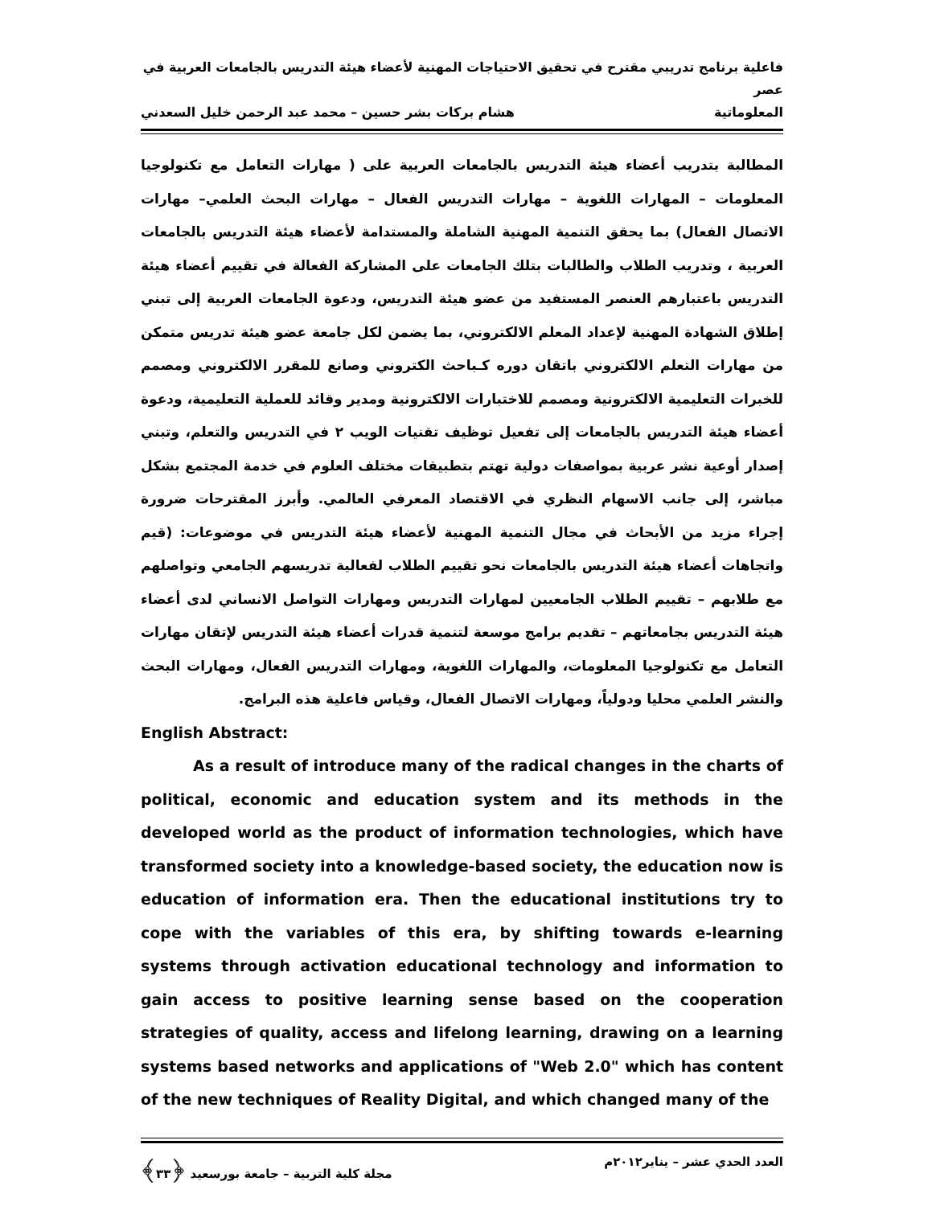فاعلية برنامج تدريبي مقترح في تحقيق الاحتياجات المهنية لأعضاء هيئة التدريس بالجامعات العربية في عصر
المعلوماتية هشام بركات بشر حسين – محمد عبد الرحمن خليل السعدني
المطالبة بتدريب أعضاء هيئة التدريس بالجامعات العربية على ( مهارات التعامل مع تكنولوجيا المعلومات – المهارات اللغوية – مهارات التدريس الفعال – مهارات البحث العلمي– مهارات الاتصال الفعال) بما يحقق التنمية المهنية الشاملة والمستدامة لأعضاء هيئة التدريس بالجامعات العربية ، وتدريب الطلاب والطالبات بتلك الجامعات على المشاركة الفعالة في تقييم أعضاء هيئة التدريس باعتبارهم العنصر المستفيد من عضو هيئة التدريس، ودعوة الجامعات العربية إلى تبني إطلاق الشهادة المهنية لإعداد المعلم الالكتروني، بما يضمن لكل جامعة عضو هيئة تدريس متمكن من مهارات التعلم الالكتروني باتقان دوره كـباحث الكتروني وصانع للمقرر الالكتروني ومصمم للخبرات التعليمية الالكترونية ومصمم للاختبارات الالكترونية ومدير وقائد للعملية التعليمية، ودعوة أعضاء هيئة التدريس بالجامعات إلى تفعيل توظيف تقنيات الويب ٢ في التدريس والتعلم، وتبني إصدار أوعية نشر عربية بمواصفات دولية تهتم بتطبيقات مختلف العلوم في خدمة المجتمع بشكل مباشر، إلى جانب الاسهام النظري في الاقتصاد المعرفي العالمي. وأبرز المقترحات ضرورة إجراء مزيد من الأبحاث في مجال التنمية المهنية لأعضاء هيئة التدريس في موضوعات: (قيم واتجاهات أعضاء هيئة التدريس بالجامعات نحو تقييم الطلاب لفعالية تدريسهم الجامعي وتواصلهم مع طلابهم – تقييم الطلاب الجامعيين لمهارات التدريس ومهارات التواصل الانساني لدى أعضاء هيئة التدريس بجامعاتهم – تقديم برامج موسعة لتنمية قدرات أعضاء هيئة التدريس لإتقان مهارات التعامل مع تكنولوجيا المعلومات، والمهارات اللغوية، ومهارات التدريس الفعال، ومهارات البحث والنشر العلمي محليا ودولياً، ومهارات الاتصال الفعال، وقياس فاعلية هذه البرامج.
English Abstract:
As a result of introduce many of the radical changes in the charts of political, economic and education system and its methods in the developed world as the product of information technologies, which have transformed society into a knowledge-based society, the education now is education of information era. Then the educational institutions try to cope with the variables of this era, by shifting towards e-learning systems through activation educational technology and information to gain access to positive learning sense based on the cooperation strategies of quality, access and lifelong learning, drawing on a learning systems based networks and applications of "Web 2.0" which has content of the new techniques of Reality Digital, and which changed many of the
العدد الحدي عشر – يناير٢٠١٢م مجلة كلية التربية – جامعة بورسعيد ﴿٣٣﴾